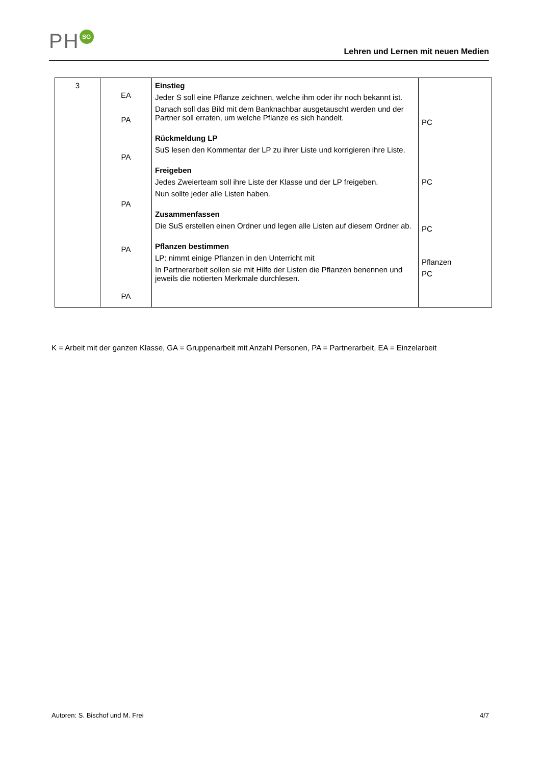PH SG
Lehren und Lernen mit neuen Medien
| 3 | EA PA PA PA PA PA | Einstieg Jeder S soll eine Pflanze zeichnen, welche ihm oder ihr noch bekannt ist. Danach soll das Bild mit dem Banknachbar ausgetauscht werden und der Partner soll erraten, um welche Pflanze es sich handelt. Rückmeldung LP SuS lesen den Kommentar der LP zu ihrer Liste und korrigieren ihre Liste. Freigeben Jedes Zweierteam soll ihre Liste der Klasse und der LP freigeben. Nun sollte jeder alle Listen haben. Zusammenfassen Die SuS erstellen einen Ordner und legen alle Listen auf diesem Ordner ab. Pflanzen bestimmen LP: nimmt einige Pflanzen in den Unterricht mit In Partnerarbeit sollen sie mit Hilfe der Listen die Pflanzen benennen und jeweils die notierten Merkmale durchlesen. | PC PC PC Pflanzen PC |
K = Arbeit mit der ganzen Klasse, GA = Gruppenarbeit mit Anzahl Personen, PA = Partnerarbeit, EA = Einzelarbeit
Autoren: S. Bischof und M. Frei 4/7